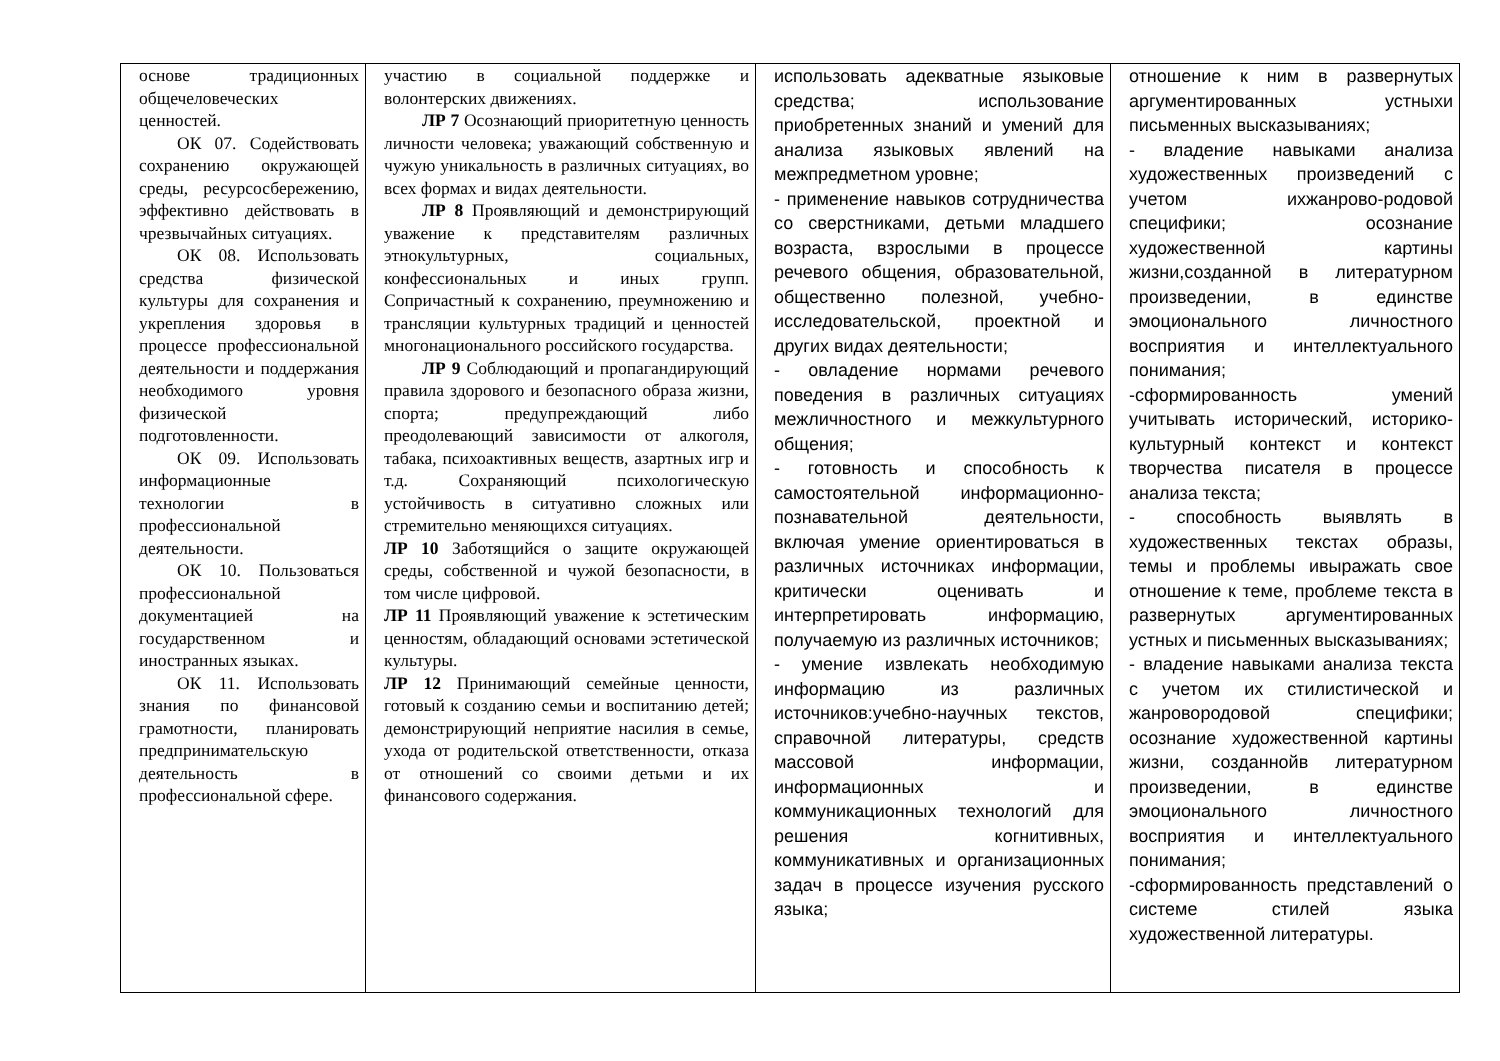| основе традиционных общечеловеческих ценностей. ОК 07. Содействовать сохранению окружающей среды, ресурсосбережению, эффективно действовать в чрезвычайных ситуациях. ОК 08. Использовать средства физической культуры для сохранения и укрепления здоровья в процессе профессиональной деятельности и поддержания необходимого уровня физической подготовленности. ОК 09. Использовать информационные технологии в профессиональной деятельности. ОК 10. Пользоваться профессиональной документацией на государственном и иностранных языках. ОК 11. Использовать знания по финансовой грамотности, планировать предпринимательскую деятельность в профессиональной сфере. | участию в социальной поддержке и волонтерских движениях. ЛР 7 Осознающий приоритетную ценность личности человека; уважающий собственную и чужую уникальность в различных ситуациях, во всех формах и видах деятельности. ЛР 8 Проявляющий и демонстрирующий уважение к представителям различных этнокультурных, социальных, конфессиональных и иных групп. Сопричастный к сохранению, преумножению и трансляции культурных традиций и ценностей многонационального российского государства. ЛР 9 Соблюдающий и пропагандирующий правила здорового и безопасного образа жизни, спорта; предупреждающий либо преодолевающий зависимости от алкоголя, табака, психоактивных веществ, азартных игр и т.д. Сохраняющий психологическую устойчивость в ситуативно сложных или стремительно меняющихся ситуациях. ЛР 10 Заботящийся о защите окружающей среды, собственной и чужой безопасности, в том числе цифровой. ЛР 11 Проявляющий уважение к эстетическим ценностям, обладающий основами эстетической культуры. ЛР 12 Принимающий семейные ценности, готовый к созданию семьи и воспитанию детей; демонстрирующий неприятие насилия в семье, ухода от родительской ответственности, отказа от отношений со своими детьми и их финансового содержания. | использовать адекватные языковые средства; использование приобретенных знаний и умений для анализа языковых явлений на межпредметном уровне; - применение навыков сотрудничества со сверстниками, детьми младшего возраста, взрослыми в процессе речевого общения, образовательной, общественно полезной, учебно-исследовательской, проектной и других видах деятельности; - овладение нормами речевого поведения в различных ситуациях межличностного и межкультурного общения; - готовность и способность к самостоятельной информационно-познавательной деятельности, включая умение ориентироваться в различных источниках информации, критически оценивать и интерпретировать информацию, получаемую из различных источников; - умение извлекать необходимую информацию из различных источников:учебно-научных текстов, справочной литературы, средств массовой информации, информационных и коммуникационных технологий для решения когнитивных, коммуникативных и организационных задач в процессе изучения русского языка; | отношение к ним в развернутых аргументированных устныхи письменных высказываниях; - владение навыками анализа художественных произведений с учетом ихжанрово-родовой специфики; осознание художественной картины жизни,созданной в литературном произведении, в единстве эмоционального личностного восприятия и интеллектуального понимания; -сформированность умений учитывать исторический, историко-культурный контекст и контекст творчества писателя в процессе анализа текста; - способность выявлять в художественных текстах образы, темы и проблемы ивыражать свое отношение к теме, проблеме текста в развернутых аргументированных устных и письменных высказываниях; - владение навыками анализа текста с учетом их стилистической и жанровородовой специфики; осознание художественной картины жизни, созданнойв литературном произведении, в единстве эмоционального личностного восприятия и интеллектуального понимания; -сформированность представлений о системе стилей языка художественной литературы. |